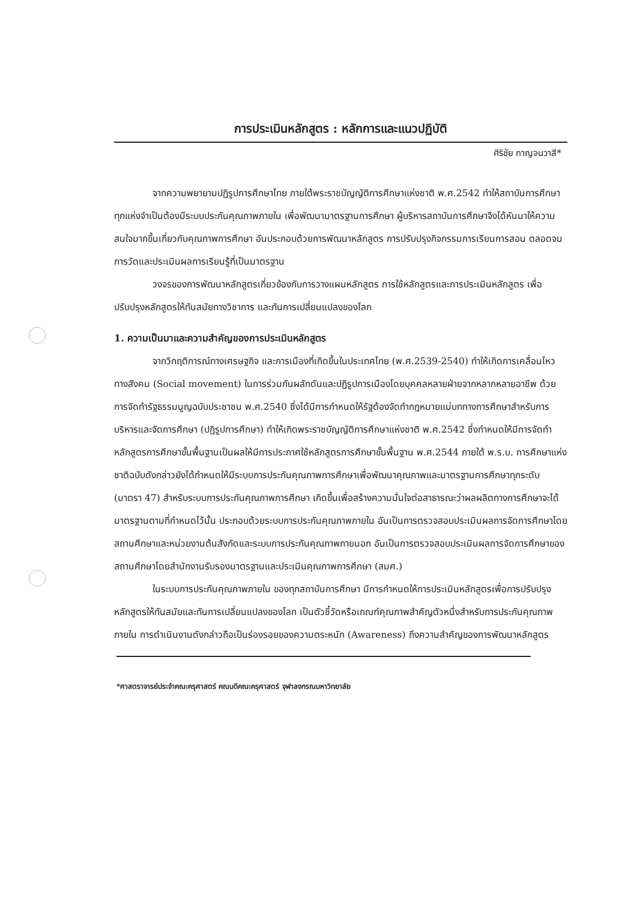การประเมินหลักสูตร : หลักการและแนวปฏิบัติ
ศิริชัย กาญจนวาสี*
จากความพยายามปฏิรูปการศึกษาไทย ภายใต้พระราชบัญญัติการศึกษาแห่งชาติ พ.ศ.2542 ทำให้สถาบันการศึกษาทุกแห่งจำเป็นต้องมีระบบประกันคุณภาพภายใน เพื่อพัฒนามาตรฐานการศึกษา ผู้บริหารสถาบันการศึกษาจึงได้หันมาให้ความสนใจมากขึ้นเกี่ยวกับคุณภาพการศึกษา อันประกอบด้วยการพัฒนาหลักสูตร การปรับปรุงกิจกรรมการเรียนการสอน ตลอดจนการวัดและประเมินผลการเรียนรู้ที่เป็นมาตรฐาน
วงจรของการพัฒนาหลักสูตรเกี่ยวข้องกับการวางแผนหลักสูตร การใช้หลักสูตรและการประเมินหลักสูตร เพื่อปรับปรุงหลักสูตรให้ทันสมัยทางวิชาการ และทันการเปลี่ยนแปลงของโลก
1. ความเป็นมาและความสำคัญของการประเมินหลักสูตร
จากวิกฤติการณ์ทางเศรษฐกิจ และการเมืองที่เกิดขึ้นในประเทศไทย (พ.ศ.2539-2540) ทำให้เกิดการเคลื่อนไหวทางสังคม (Social movement) ในการร่วมกันผลักดันและปฏิรูปการเมืองโดยบุคคลหลายฝ่ายจากหลากหลายอาชีพ ด้วยการจัดทำรัฐธรรมนูญฉบับประชาชน พ.ศ.2540 ซึ่งได้มีการกำหนดให้รัฐต้องจัดทำกฎหมายแม่บททางการศึกษาสำหรับการบริหารและจัดการศึกษา (ปฏิรูปการศึกษา) ทำให้เกิดพระราชบัญญัติการศึกษาแห่งชาติ พ.ศ.2542 ซึ่งกำหนดให้มีการจัดทำหลักสูตรการศึกษาขั้นพื้นฐานเป็นผลให้มีการประกาศใช้หลักสูตรการศึกษาขั้นพื้นฐาน พ.ศ.2544 ภายใต้ พ.ร.บ. การศึกษาแห่งชาติฉบับดังกล่าวยังได้กำหนดให้มีระบบการประกันคุณภาพการศึกษาเพื่อพัฒนาคุณภาพและมาตรฐานการศึกษาทุกระดับ (มาตรา 47) สำหรับระบบการประกันคุณภาพการศึกษา เกิดขึ้นเพื่อสร้างความมั่นใจต่อสาธารณะว่าผลผลิตทางการศึกษาจะได้มาตรฐานตามที่กำหนดไว้นั้น ประกอบด้วยระบบการประกันคุณภาพภายใน อันเป็นการตรวจสอบประเมินผลการจัดการศึกษาโดยสถานศึกษาและหน่วยงานต้นสังกัดและระบบการประกันคุณภาพภายนอก อันเป็นการตรวจสอบประเมินผลการจัดการศึกษาของสถานศึกษาโดยสำนักงานรับรองมาตรฐานและประเมินคุณภาพการศึกษา (สมศ.)
ในระบบการประกันคุณภาพภายใน ของทุกสถาบันการศึกษา มีการกำหนดให้การประเมินหลักสูตรเพื่อการปรับปรุงหลักสูตรให้ทันสมัยและทันการเปลี่ยนแปลงของโลก เป็นตัวชี้วัดหรือเกณฑ์คุณภาพสำคัญตัวหนึ่งสำหรับการประกันคุณภาพภายใน การดำเนินงานดังกล่าวถือเป็นร่องรอยของความตระหนัก (Awareness) ถึงความสำคัญของการพัฒนาหลักสูตร
*ศาสตราจารย์ประจำคณะครุศาสตร์ คณบดีคณะครุศาสตร์ จุฬาลงกรณมหาวิทยาลัย